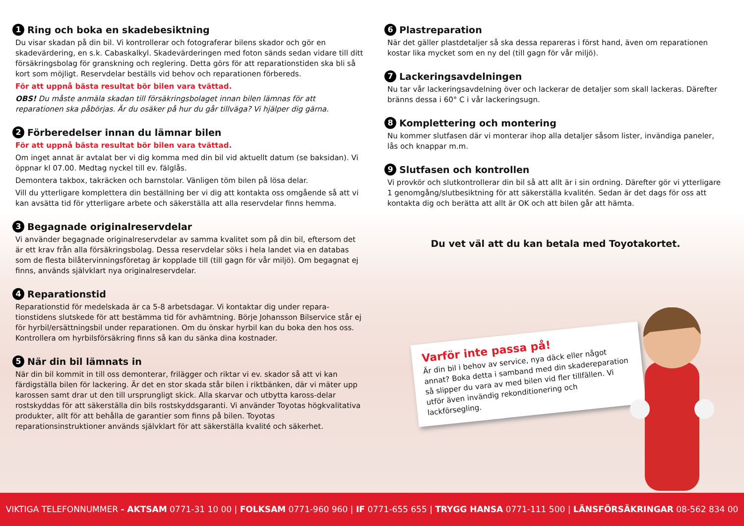1 Ring och boka en skadebesiktning
Du visar skadan på din bil. Vi kontrollerar och fotograferar bilens skador och gör en skadevärdering, en s.k. Cabaskalkyl. Skadevärderingen med foton sänds sedan vidare till ditt försäkringsbolag för granskning och reglering. Detta görs för att reparationstiden ska bli så kort som möjligt. Reservdelar beställs vid behov och reparationen förbereds.
För att uppnå bästa resultat bör bilen vara tvättad.
OBS! Du måste anmäla skadan till försäkringsbolaget innan bilen lämnas för att reparationen ska påbörjas. Är du osäker på hur du går tillväga? Vi hjälper dig gärna.
2 Förberedelser innan du lämnar bilen
För att uppnå bästa resultat bör bilen vara tvättad.
Om inget annat är avtalat ber vi dig komma med din bil vid aktuellt datum (se baksidan). Vi öppnar kl 07.00. Medtag nyckel till ev. fälglås.
Demontera takbox, takräcken och barnstolar. Vänligen töm bilen på lösa delar.
Vill du ytterligare komplettera din beställning ber vi dig att kontakta oss omgående så att vi kan avsätta tid för ytterligare arbete och säkerställa att alla reservdelar finns hemma.
3 Begagnade originalreservdelar
Vi använder begagnade originalreservdelar av samma kvalitet som på din bil, eftersom det är ett krav från alla försäkringsbolag. Dessa reservdelar söks i hela landet via en databas som de flesta bilåtervinningsföretag är kopplade till (till gagn för vår miljö). Om begagnat ej finns, används självklart nya originalreservdelar.
4 Reparationstid
Reparationstid för medelskada är ca 5-8 arbetsdagar. Vi kontaktar dig under repara-tionstidens slutskede för att bestämma tid för avhämtning. Börje Johansson Bilservice står ej för hyrbil/ersättningsbil under reparationen. Om du önskar hyrbil kan du boka den hos oss. Kontrollera om hyrbilsförsäkring finns så kan du sänka dina kostnader.
5 När din bil lämnats in
När din bil kommit in till oss demonterar, frilägger och riktar vi ev. skador så att vi kan färdigställa bilen för lackering. Är det en stor skada står bilen i riktbänken, där vi mäter upp karossen samt drar ut den till ursprungligt skick. Alla skarvar och utbytta kaross-delar rostskyddas för att säkerställa din bils rostskyddsgaranti. Vi använder Toyotas högkvalitativa produkter, allt för att behålla de garantier som finns på bilen. Toyotas reparationsinstruktioner används självklart för att säkerställa kvalité och säkerhet.
6 Plastreparation
När det gäller plastdetaljer så ska dessa repareras i först hand, även om reparationen kostar lika mycket som en ny del (till gagn för vår miljö).
7 Lackeringsavdelningen
Nu tar vår lackeringsavdelning över och lackerar de detaljer som skall lackeras. Därefter bränns dessa i 60° C i vår lackeringsugn.
8 Komplettering och montering
Nu kommer slutfasen där vi monterar ihop alla detaljer såsom lister, invändiga paneler, lås och knappar m.m.
9 Slutfasen och kontrollen
Vi provkör och slutkontrollerar din bil så att allt är i sin ordning. Därefter gör vi ytterligare 1 genomgång/slutbesiktning för att säkerställa kvalitén. Sedan är det dags för oss att kontakta dig och berätta att allt är OK och att bilen går att hämta.
Du vet väl att du kan betala med Toyotakortet.
Varför inte passa på!
Är din bil i behov av service, nya däck eller något annat? Boka detta i samband med din skadereparation så slipper du vara av med bilen vid fler tillfällen. Vi utför även invändig rekonditionering och lackförsegling.
VIKTIGA TELEFONNUMMER - AKTSAM 0771-31 10 00 | FOLKSAM 0771-960 960 | IF 0771-655 655 | TRYGG HANSA 0771-111 500 | LÄNSFÖRSÄKRINGAR 08-562 834 00